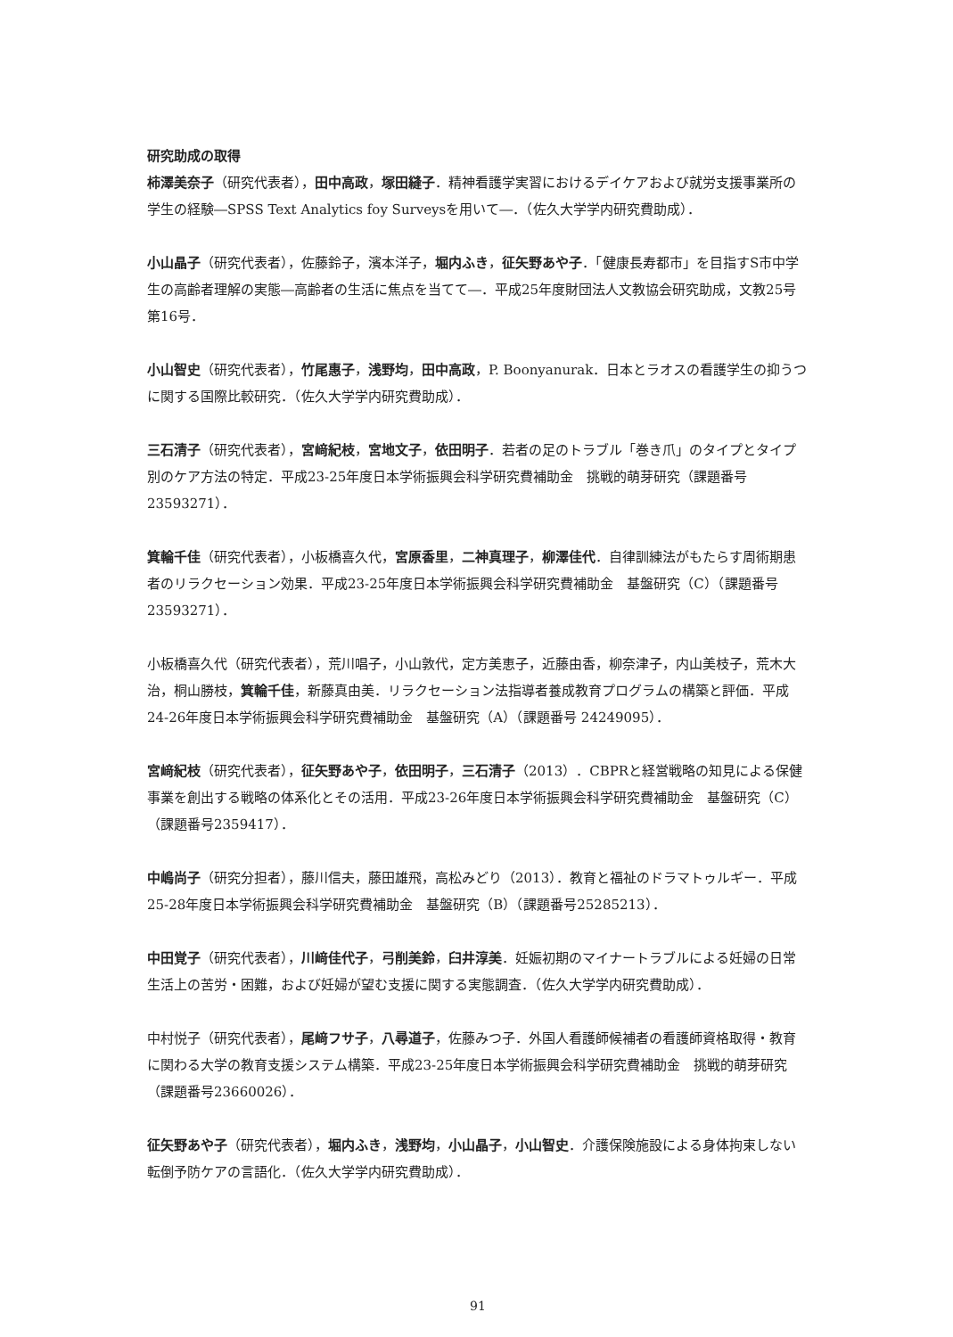研究助成の取得
柿澤美奈子（研究代表者），田中高政，塚田縫子．精神看護学実習におけるデイケアおよび就労支援事業所の学生の経験―SPSS Text Analytics foy Surveysを用いて―．（佐久大学学内研究費助成）．
小山晶子（研究代表者），佐藤鈴子，濱本洋子，堀内ふき，征矢野あや子．「健康長寿都市」を目指すS市中学生の高齢者理解の実態―高齢者の生活に焦点を当てて―．平成25年度財団法人文教協会研究助成，文教25号第16号．
小山智史（研究代表者），竹尾惠子，浅野均，田中高政，P. Boonyanurak．日本とラオスの看護学生の抑うつに関する国際比較研究．（佐久大学学内研究費助成）．
三石清子（研究代表者），宮﨑紀枝，宮地文子，依田明子．若者の足のトラブル「巻き爪」のタイプとタイプ別のケア方法の特定．平成23-25年度日本学術振興会科学研究費補助金　挑戦的萌芽研究（課題番号23593271）．
箕輪千佳（研究代表者），小板橋喜久代，宮原香里，二神真理子，柳澤佳代．自律訓練法がもたらす周術期患者のリラクセーション効果．平成23-25年度日本学術振興会科学研究費補助金　基盤研究（C）（課題番号 23593271）．
小板橋喜久代（研究代表者），荒川唱子，小山敦代，定方美恵子，近藤由香，柳奈津子，内山美枝子，荒木大治，桐山勝枝，箕輪千佳，新藤真由美．リラクセーション法指導者養成教育プログラムの構築と評価．平成24-26年度日本学術振興会科学研究費補助金　基盤研究（A）（課題番号 24249095）．
宮﨑紀枝（研究代表者），征矢野あや子，依田明子，三石清子（2013）．CBPRと経営戦略の知見による保健事業を創出する戦略の体系化とその活用．平成23-26年度日本学術振興会科学研究費補助金　基盤研究（C）（課題番号2359417）．
中嶋尚子（研究分担者），藤川信夫，藤田雄飛，高松みどり（2013）．教育と福祉のドラマトゥルギー．平成25-28年度日本学術振興会科学研究費補助金　基盤研究（B）（課題番号25285213）．
中田覚子（研究代表者），川﨑佳代子，弓削美鈴，臼井淳美．妊娠初期のマイナートラブルによる妊婦の日常生活上の苦労・困難，および妊婦が望む支援に関する実態調査．（佐久大学学内研究費助成）．
中村悦子（研究代表者），尾﨑フサ子，八尋道子，佐藤みつ子．外国人看護師候補者の看護師資格取得・教育に関わる大学の教育支援システム構築．平成23-25年度日本学術振興会科学研究費補助金　挑戦的萌芽研究（課題番号23660026）．
征矢野あや子（研究代表者），堀内ふき，浅野均，小山晶子，小山智史．介護保険施設による身体拘束しない転倒予防ケアの言語化．（佐久大学学内研究費助成）．
91